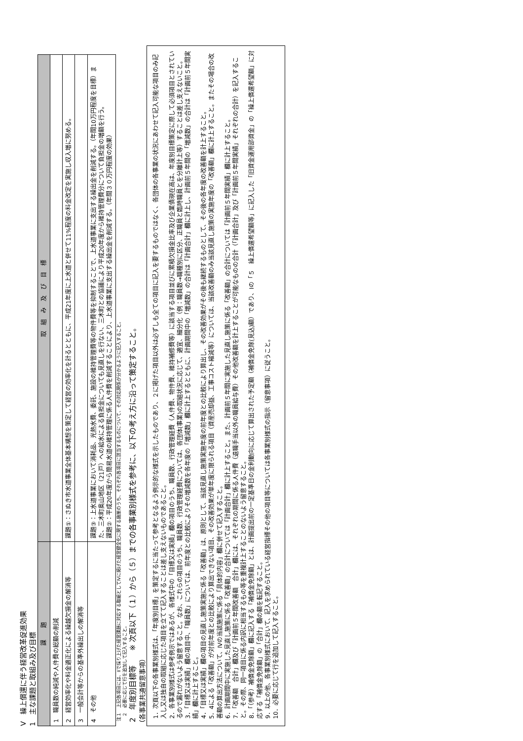Ⅴ　繰上償還に伴う経営改革促進効果
1　主な課題と取組み及び目標
| 課 題 | 取 組 み 及 び 目 標 |
| --- | --- |
| 1 職員数の純減や人件費の総額の削減 | |
| 2 経営効率化や料金適正化による繰越欠損金の解消等 | 課題①：さぬき市水道事業全体基本構想を策定して経営の効率化を計るとともに、平成21年度に上水道と併せて11%程度の料金改定を実施し収入増に努める。 |
| 3 一般会計等からの基準外繰出しの解消等 | |
| 4 その他 | 課題③：上水道事業において消耗品、光熱水費、委託、施設の維持管理費等の物件費等を抑制することで、上水道事業に支出する繰出金を削減する。（年間10万円程度を目標）また、三木町奥山地区（21戸）への給水による負担金についても見直しを行ない、三木町との協議により平成20年度から維持管理費分について負担金の増額を行う。 課題②：平成20年度から簡易水道の維持管理に係る人件費を削減することにより、上水道事業に支出する繰出金を削減する。（年間３０万円程度の効果） |
注１　上記各項目には、Ⅱで採り上げた経営課題に対応する取組としてⅣに掲げた経営健全化に関する施策のうち、それぞれ各項目に該当するものについて、その対応関係が分かるように記入すること。
　２　必要に応じて行を追加して記入すること。
2　年度別目標等　　※ 次頁以下（１）から（５）までの各事業別様式を参考に、以下の考え方に沿って策定すること。
（各事業共通留意事項）
1．次頁以下の各事業別様式は、「年度別目標」を策定するに当たって参考となるよう例示的な様式を示したものであり、２に掲げた項目以外は必ずしも全ての項目に記入を要するものではなく、各団体の各事業の状況にあわせて記入可能な項目のみ記入し又は独自の取組に応じた項目を立てて記入することは差し支えないものであること。
2．各事業別様式は参考例示ではあるが、各様式中の「目標又は実績」欄の項目のうち、職員数、行政管理経費（人件費、物件費、維持補修費等）に該当する項目並びに累積欠損金比率及び企業債現在高は、年度別目標策定に際して必須項目とされているので漏れがないよう留意すること。なお、これらの項目のうち、職員数、行政管理経費については、各団体(事業)の取組状況に応じて、適宜、細分化（例：職員数→職種別に区分、正職員と臨時職員とを分離計上等）することは差し支えないこと。
3．「目標又は実績」欄の項目中、「職員数」については、前年度との比較によりその増減数を各年度の「増減数」欄に計上するとともに、計画期間中の「増減数」の合計は「計画合計」欄に計上し、計画前５年間の「増減数」の合計は「計画前５年間実績」欄に計上すること。
4．「目標又は実績」欄の項目の見直し施策実施に係る「改善額」は、原則として、当該見直し施策実施年度の前年度との比較により算出し、その改善効果がその後も継続するものとして、その後の各年度の改善額を計上すること。
5．4による「改善額」が対前年度との比較により算出できない項目、その改善効果が単年度に限られる項目（資産売却益、工事コスト縮減等）については、当該改善額のみ当該見直し施策の実施年度の「改善額」欄に計上すること。またその場合の改善額の算出方法について、Ⅳの当該施策に係る「具体的内容」欄に併せて記入すること。
6．計画期間中に実施した見直し施策に係る「改善額」の合計については「計画合計」欄に計上すること。また、計画前５年間に実施した見直し施策に係る「改善額」の合計については「計画前５年間実績」欄に計上すること。
7．「改善額　合計」欄及び「計画前５年間改善額　合計」欄には、それぞれの期間に係る人件費（退職手当以外の職員給与費）その他改善額を計上することが可能なものの合計（「計画合計」及び「計画前５年間実績」それぞれの合計）を記入すること。その際、同一項目に係る内訳に相当するもの等を重複計上することのないよう留意すること。
8．「（参考）補償金免除額」欄に記入する「補償金免除額」とは、計画提出前の一定基準日の金利動向に応じて算出された予定額（補償金免除(見込)額）であり、Ⅰの「５　繰上償還希望額等」に記入した「旧資金運用部資金」の「繰上償還希望額」に対応する「補償金免除額」の「合計」欄の額を転記すること。
9．以上の他、各事業別様式において、記入を求められている経営指標その他の項目等については各事業別様式の指示（留意事項）に従うこと。
10．必要に応じて行を追加して記入すること。